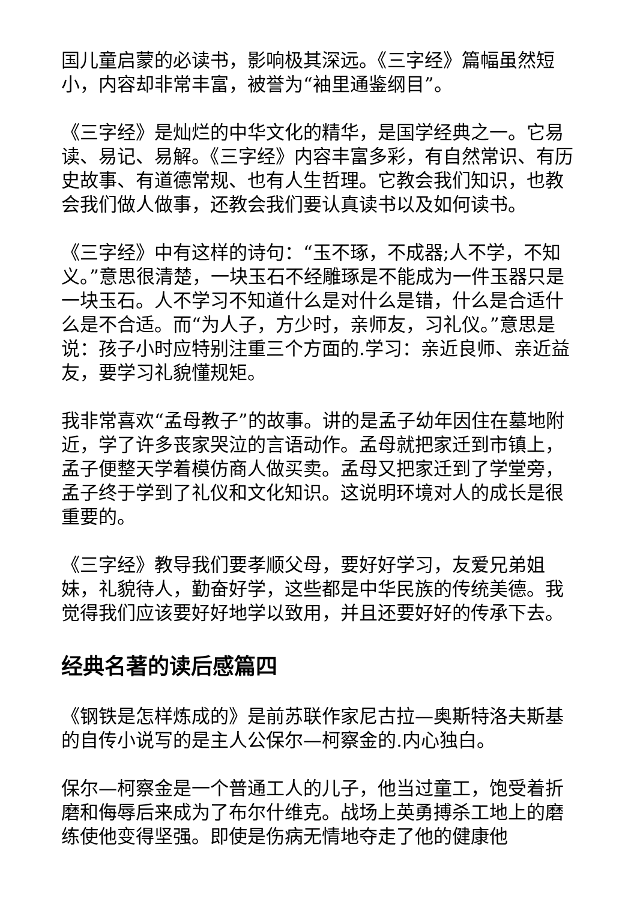国儿童启蒙的必读书，影响极其深远。《三字经》篇幅虽然短小，内容却非常丰富，被誉为“袖里通鉴纲目”。
《三字经》是灿烂的中华文化的精华，是国学经典之一。它易读、易记、易解。《三字经》内容丰富多彩，有自然常识、有历史故事、有道德常规、也有人生哲理。它教会我们知识，也教会我们做人做事，还教会我们要认真读书以及如何读书。
《三字经》中有这样的诗句：“玉不琢，不成器;人不学，不知义。”意思很清楚，一块玉石不经雕琢是不能成为一件玉器只是一块玉石。人不学习不知道什么是对什么是错，什么是合适什么是不合适。而“为人子，方少时，亲师友，习礼仪。”意思是说：孩子小时应特别注重三个方面的.学习：亲近良师、亲近益友，要学习礼貌懂规矩。
我非常喜欢“孟母教子”的故事。讲的是孟子幼年因住在墓地附近，学了许多丧家哭泣的言语动作。孟母就把家迁到市镇上，孟子便整天学着模仿商人做买卖。孟母又把家迁到了学堂旁，孟子终于学到了礼仪和文化知识。这说明环境对人的成长是很重要的。
《三字经》教导我们要孝顺父母，要好好学习，友爱兄弟姐妹，礼貌待人，勤奋好学，这些都是中华民族的传统美德。我觉得我们应该要好好地学以致用，并且还要好好的传承下去。
经典名著的读后感篇四
《钢铁是怎样炼成的》是前苏联作家尼古拉—奥斯特洛夫斯基的自传小说写的是主人公保尔—柯察金的.内心独白。
保尔—柯察金是一个普通工人的儿子，他当过童工，饱受着折磨和侮辱后来成为了布尔什维克。战场上英勇搏杀工地上的磨练使他变得坚强。即使是伤病无情地夺走了他的健康他